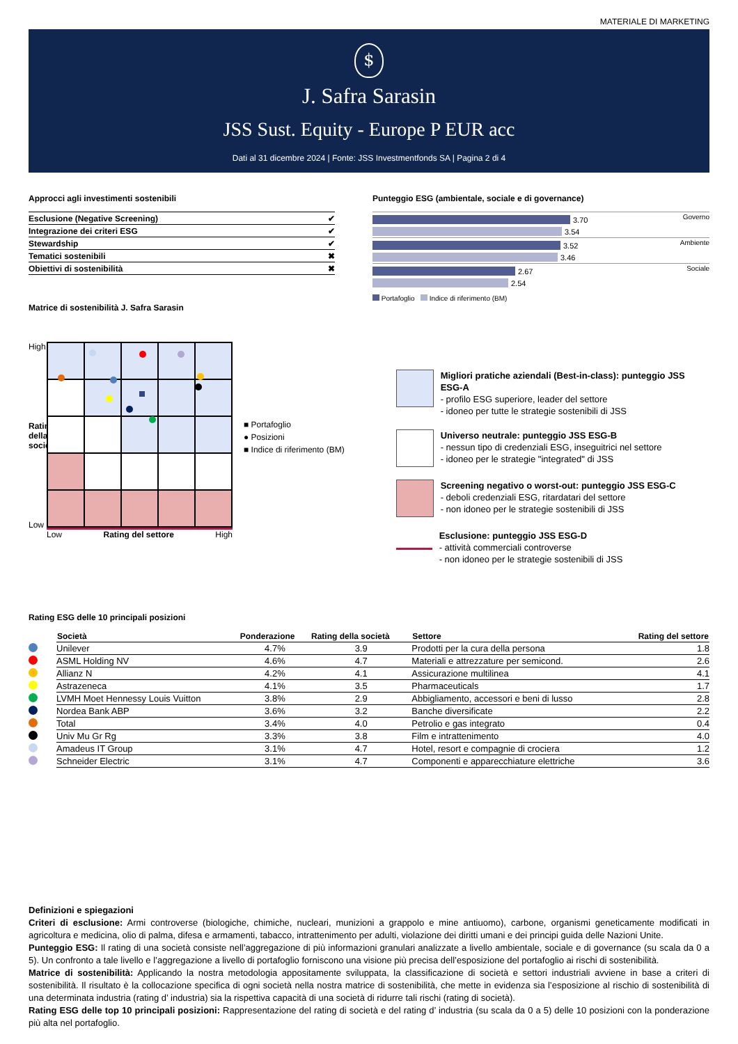MATERIALE DI MARKETING
$
J. Safra Sarasin
JSS Sust. Equity - Europe P EUR acc
Dati al 31 dicembre 2024 | Fonte: JSS Investmentfonds SA | Pagina 2 di 4
Approcci agli investimenti sostenibili
| Esclusione (Negative Screening) | ✔ |
| Integrazione dei criteri ESG | ✔ |
| Stewardship | ✔ |
| Tematici sostenibili | ✖ |
| Obiettivi di sostenibilità | ✖ |
Matrice di sostenibilità J. Safra Sarasin
Punteggio ESG (ambientale, sociale e di governance)
Governo
3.70
3.54
Ambiente
3.52
3.46
Sociale
2.67
2.54
Portafoglio Indice di riferimento (BM)
High
Rating della società
Low
Low Rating del settore High
■ Portafoglio
● Posizioni
■ Indice di riferimento (BM)
Migliori pratiche aziendali (Best-in-class): punteggio JSS ESG-A
- profilo ESG superiore, leader del settore
- idoneo per tutte le strategie sostenibili di JSS
Universo neutrale: punteggio JSS ESG-B
- nessun tipo di credenziali ESG, inseguitrici nel settore
- idoneo per le strategie "integrated" di JSS
Screening negativo o worst-out: punteggio JSS ESG-C
- deboli credenziali ESG, ritardatari del settore
- non idoneo per le strategie sostenibili di JSS
Esclusione: punteggio JSS ESG-D
- attività commerciali controverse
- non idoneo per le strategie sostenibili di JSS
Rating ESG delle 10 principali posizioni
| | Società | Ponderazione | Rating della società | Settore | Rating del settore |
| --- | --- | --- | --- | --- | --- |
| | Unilever | 4.7% | 3.9 | Prodotti per la cura della persona | 1.8 |
| | ASML Holding NV | 4.6% | 4.7 | Materiali e attrezzature per semicond. | 2.6 |
| | Allianz N | 4.2% | 4.1 | Assicurazione multilinea | 4.1 |
| | Astrazeneca | 4.1% | 3.5 | Pharmaceuticals | 1.7 |
| | LVMH Moet Hennessy Louis Vuitton | 3.8% | 2.9 | Abbigliamento, accessori e beni di lusso | 2.8 |
| | Nordea Bank ABP | 3.6% | 3.2 | Banche diversificate | 2.2 |
| | Total | 3.4% | 4.0 | Petrolio e gas integrato | 0.4 |
| | Univ Mu Gr Rg | 3.3% | 3.8 | Film e intrattenimento | 4.0 |
| | Amadeus IT Group | 3.1% | 4.7 | Hotel, resort e compagnie di crociera | 1.2 |
| | Schneider Electric | 3.1% | 4.7 | Componenti e apparecchiature elettriche | 3.6 |
Definizioni e spiegazioni
Criteri di esclusione: Armi controverse (biologiche, chimiche, nucleari, munizioni a grappolo e mine antiuomo), carbone, organismi geneticamente modificati in agricoltura e medicina, olio di palma, difesa e armamenti, tabacco, intrattenimento per adulti, violazione dei diritti umani e dei principi guida delle Nazioni Unite.
Punteggio ESG: Il rating di una società consiste nell’aggregazione di più informazioni granulari analizzate a livello ambientale, sociale e di governance (su scala da 0 a 5). Un confronto a tale livello e l’aggregazione a livello di portafoglio forniscono una visione più precisa dell’esposizione del portafoglio ai rischi di sostenibilità.
Matrice di sostenibilità: Applicando la nostra metodologia appositamente sviluppata, la classificazione di società e settori industriali avviene in base a criteri di sostenibilità. Il risultato è la collocazione specifica di ogni società nella nostra matrice di sostenibilità, che mette in evidenza sia l’esposizione al rischio di sostenibilità di una determinata industria (rating d’ industria) sia la rispettiva capacità di una società di ridurre tali rischi (rating di società).
Rating ESG delle top 10 principali posizioni: Rappresentazione del rating di società e del rating d’ industria (su scala da 0 a 5) delle 10 posizioni con la ponderazione più alta nel portafoglio.